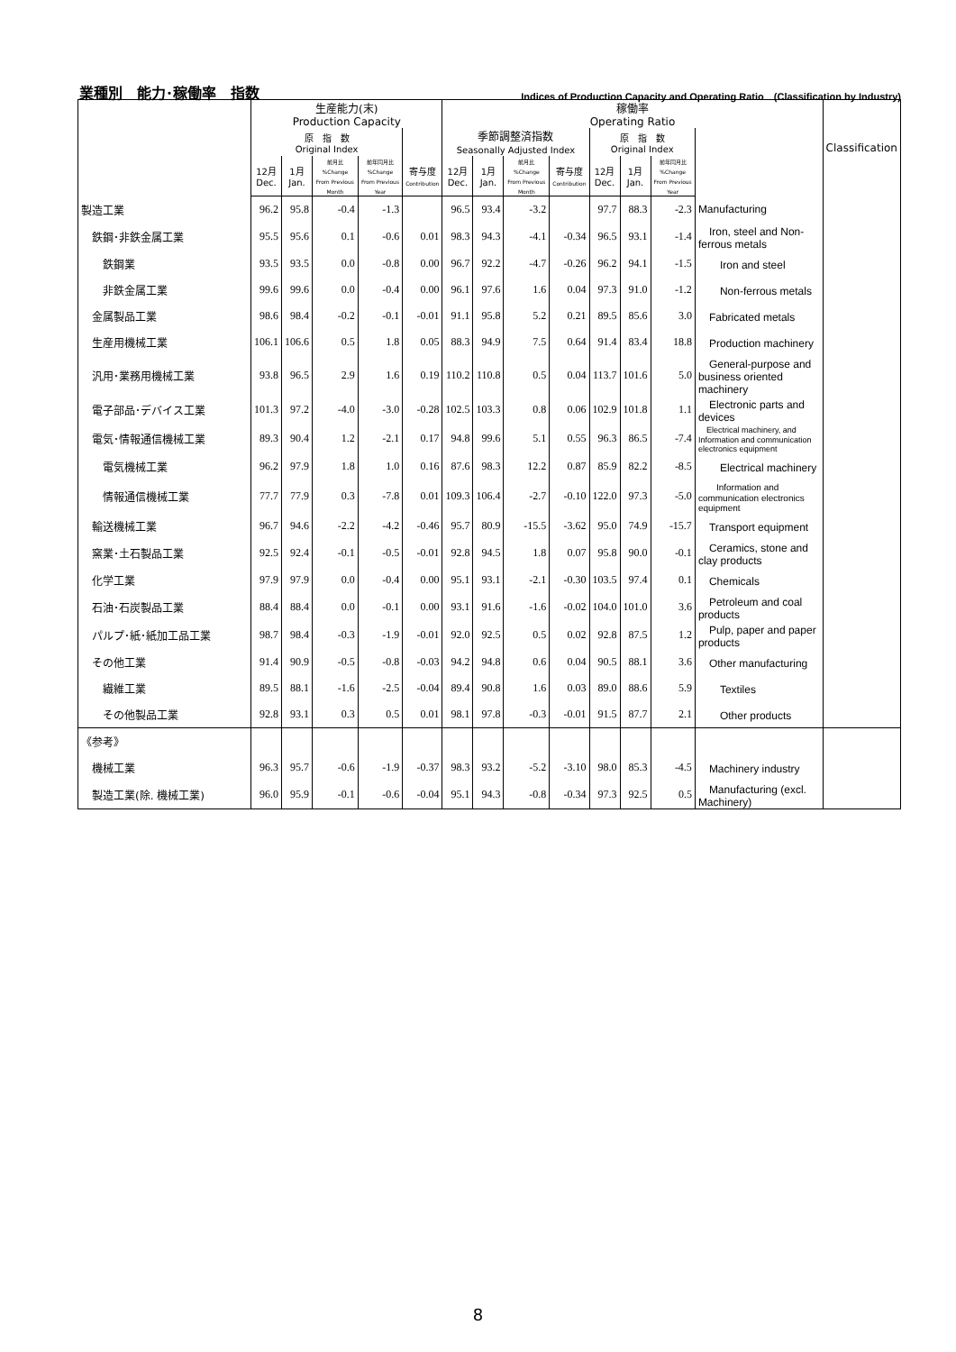業種別　能力･稼働率　指数 Indices of Production Capacity and Operating Ratio　(Classification by Industry)
| | 生産能力(末) Production Capacity | | | | | 稼働率 Operating Ratio | | | | | | | | Classification |
| --- | --- | --- | --- | --- | --- | --- | --- | --- | --- | --- | --- | --- | --- | --- |
| | 原 指 数 Original Index | | | | | 季節調整済指数 Seasonally Adjusted Index | | | | 原 指 数 Original Index | | | | |
| | 12月 Dec. | 1月 Jan. | 前月比 %Change From Previous Month | 前年同月比 %Change From Previous Year | 寄与度 Contribution | 12月 Dec. | 1月 Jan. | 前月比 %Change From Previous Month | 寄与度 Contribution | 12月 Dec. | 1月 Jan. | 前年同月比 %Change From Previous Year | | |
| 製造工業 | 96.2 | 95.8 | -0.4 | -1.3 | | 96.5 | 93.4 | -3.2 | | 97.7 | 88.3 | -2.3 | Manufacturing | |
| 鉄鋼･非鉄金属工業 | 95.5 | 95.6 | 0.1 | -0.6 | 0.01 | 98.3 | 94.3 | -4.1 | -0.34 | 96.5 | 93.1 | -1.4 | Iron, steel and Non-ferrous metals | |
| 鉄鋼業 | 93.5 | 93.5 | 0.0 | -0.8 | 0.00 | 96.7 | 92.2 | -4.7 | -0.26 | 96.2 | 94.1 | -1.5 | Iron and steel | |
| 非鉄金属工業 | 99.6 | 99.6 | 0.0 | -0.4 | 0.00 | 96.1 | 97.6 | 1.6 | 0.04 | 97.3 | 91.0 | -1.2 | Non-ferrous metals | |
| 金属製品工業 | 98.6 | 98.4 | -0.2 | -0.1 | -0.01 | 91.1 | 95.8 | 5.2 | 0.21 | 89.5 | 85.6 | 3.0 | Fabricated metals | |
| 生産用機械工業 | 106.1 | 106.6 | 0.5 | 1.8 | 0.05 | 88.3 | 94.9 | 7.5 | 0.64 | 91.4 | 83.4 | 18.8 | Production machinery | |
| 汎用･業務用機械工業 | 93.8 | 96.5 | 2.9 | 1.6 | 0.19 | 110.2 | 110.8 | 0.5 | 0.04 | 113.7 | 101.6 | 5.0 | General-purpose and business oriented machinery | |
| 電子部品･デバイス工業 | 101.3 | 97.2 | -4.0 | -3.0 | -0.28 | 102.5 | 103.3 | 0.8 | 0.06 | 102.9 | 101.8 | 1.1 | Electronic parts and devices | |
| 電気･情報通信機械工業 | 89.3 | 90.4 | 1.2 | -2.1 | 0.17 | 94.8 | 99.6 | 5.1 | 0.55 | 96.3 | 86.5 | -7.4 | Electrical machinery, and Information and communication electronics equipment | |
| 電気機械工業 | 96.2 | 97.9 | 1.8 | 1.0 | 0.16 | 87.6 | 98.3 | 12.2 | 0.87 | 85.9 | 82.2 | -8.5 | Electrical machinery | |
| 情報通信機械工業 | 77.7 | 77.9 | 0.3 | -7.8 | 0.01 | 109.3 | 106.4 | -2.7 | -0.10 | 122.0 | 97.3 | -5.0 | Information and communication electronics equipment | |
| 輸送機械工業 | 96.7 | 94.6 | -2.2 | -4.2 | -0.46 | 95.7 | 80.9 | -15.5 | -3.62 | 95.0 | 74.9 | -15.7 | Transport equipment | |
| 窯業･土石製品工業 | 92.5 | 92.4 | -0.1 | -0.5 | -0.01 | 92.8 | 94.5 | 1.8 | 0.07 | 95.8 | 90.0 | -0.1 | Ceramics, stone and clay products | |
| 化学工業 | 97.9 | 97.9 | 0.0 | -0.4 | 0.00 | 95.1 | 93.1 | -2.1 | -0.30 | 103.5 | 97.4 | 0.1 | Chemicals | |
| 石油･石炭製品工業 | 88.4 | 88.4 | 0.0 | -0.1 | 0.00 | 93.1 | 91.6 | -1.6 | -0.02 | 104.0 | 101.0 | 3.6 | Petroleum and coal products | |
| パルプ･紙･紙加工品工業 | 98.7 | 98.4 | -0.3 | -1.9 | -0.01 | 92.0 | 92.5 | 0.5 | 0.02 | 92.8 | 87.5 | 1.2 | Pulp, paper and paper products | |
| その他工業 | 91.4 | 90.9 | -0.5 | -0.8 | -0.03 | 94.2 | 94.8 | 0.6 | 0.04 | 90.5 | 88.1 | 3.6 | Other manufacturing | |
| 繊維工業 | 89.5 | 88.1 | -1.6 | -2.5 | -0.04 | 89.4 | 90.8 | 1.6 | 0.03 | 89.0 | 88.6 | 5.9 | Textiles | |
| その他製品工業 | 92.8 | 93.1 | 0.3 | 0.5 | 0.01 | 98.1 | 97.8 | -0.3 | -0.01 | 91.5 | 87.7 | 2.1 | Other products | |
| 《参考》 | | | | | | | | | | | | | | |
| 機械工業 | 96.3 | 95.7 | -0.6 | -1.9 | -0.37 | 98.3 | 93.2 | -5.2 | -3.10 | 98.0 | 85.3 | -4.5 | Machinery industry | |
| 製造工業(除. 機械工業) | 96.0 | 95.9 | -0.1 | -0.6 | -0.04 | 95.1 | 94.3 | -0.8 | -0.34 | 97.3 | 92.5 | 0.5 | Manufacturing (excl. Machinery) | |
8